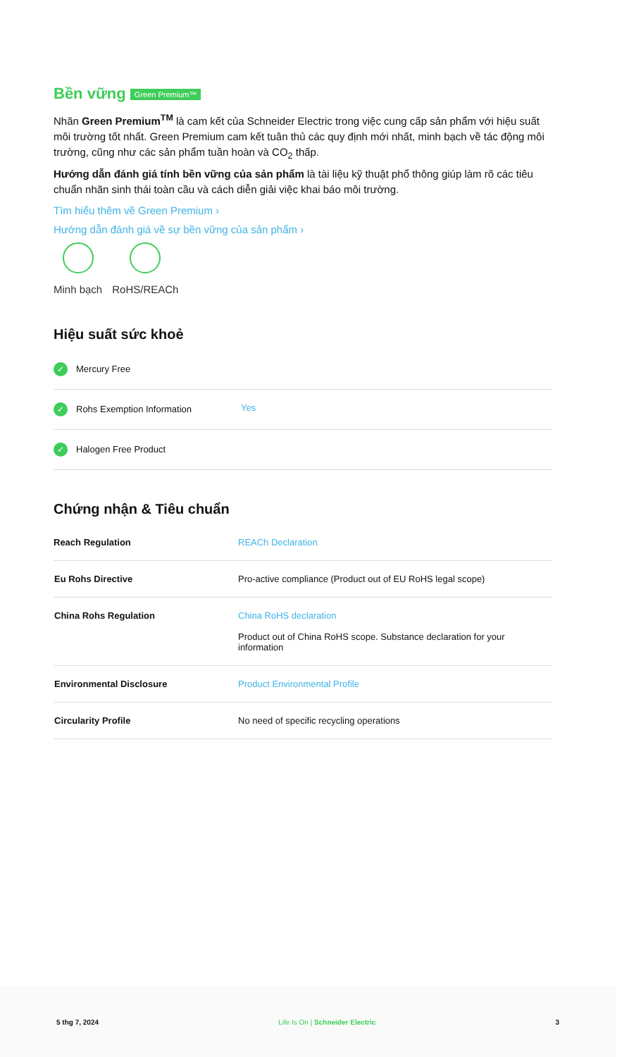Bền vững Green Premium™
Nhãn Green Premium<sup>TM</sup> là cam kết của Schneider Electric trong việc cung cấp sản phẩm với hiệu suất môi trường tốt nhất. Green Premium cam kết tuân thủ các quy định mới nhất, minh bạch về tác động môi trường, cũng như các sản phẩm tuần hoàn và CO<sub>2</sub> thấp.
Hướng dẫn đánh giá tính bền vững của sản phẩm là tài liệu kỹ thuật phổ thông giúp làm rõ các tiêu chuẩn nhãn sinh thái toàn cầu và cách diễn giải việc khai báo môi trường.
Tìm hiểu thêm về Green Premium ›
Hướng dẫn đánh giá về sự bền vững của sản phẩm ›
Minh bạch RoHS/REACh
Hiệu suất sức khoẻ
| ✓ Mercury Free | |
| ✓ Rohs Exemption Information | Yes |
| ✓ Halogen Free Product | |
Chứng nhận & Tiêu chuẩn
| Reach Regulation | REACh Declaration |
| Eu Rohs Directive | Pro-active compliance (Product out of EU RoHS legal scope) |
| China Rohs Regulation | China RoHS declaration Product out of China RoHS scope. Substance declaration for your information |
| Environmental Disclosure | Product Environmental Profile |
| Circularity Profile | No need of specific recycling operations |
5 thg 7, 2024 Life Is On | Schneider Electric 3